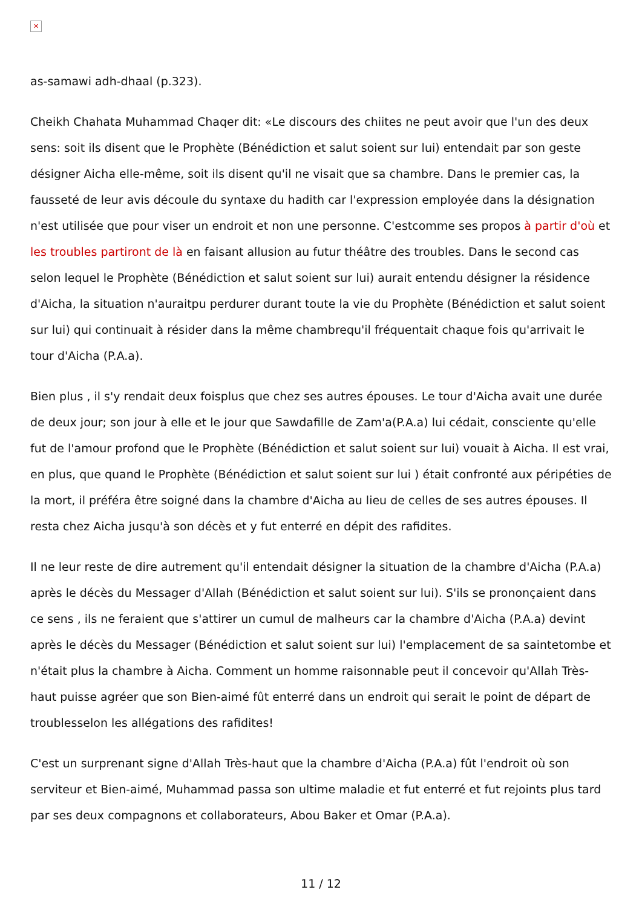✕
as-samawi adh-dhaal (p.323).
Cheikh Chahata Muhammad Chaqer dit: «Le discours des chiites ne peut avoir que l'un des deux sens: soit ils disent que le Prophète (Bénédiction et salut soient sur lui) entendait par son geste désigner Aicha elle-même, soit ils disent qu'il ne visait que sa chambre. Dans le premier cas, la fausseté de leur avis découle du syntaxe du hadith car l'expression employée dans la désignation n'est utilisée que pour viser un endroit et non une personne. C'estcomme ses propos à partir d'où et les troubles partiront de là en faisant allusion au futur théâtre des troubles. Dans le second cas selon lequel le Prophète (Bénédiction et salut soient sur lui) aurait entendu désigner la résidence d'Aicha, la situation n'auraitpu perdurer durant toute la vie du Prophète (Bénédiction et salut soient sur lui) qui continuait à résider dans la même chambrequ'il fréquentait chaque fois qu'arrivait le tour d'Aicha (P.A.a).
Bien plus , il s'y rendait deux foisplus que chez ses autres épouses. Le tour d'Aicha avait une durée de deux jour; son jour à elle et le jour que Sawdafille de Zam'a(P.A.a) lui cédait, consciente qu'elle fut de l'amour profond que le Prophète (Bénédiction et salut soient sur lui) vouait à Aicha. Il est vrai, en plus, que quand le Prophète (Bénédiction et salut soient sur lui ) était confronté aux péripéties de la mort, il préféra être soigné dans la chambre d'Aicha au lieu de celles de ses autres épouses. Il resta chez Aicha jusqu'à son décès et y fut enterré en dépit des rafidites.
Il ne leur reste de dire autrement qu'il entendait désigner la situation de la chambre d'Aicha (P.A.a) après le décès du Messager d'Allah (Bénédiction et salut soient sur lui). S'ils se prononçaient dans ce sens , ils ne feraient que s'attirer un cumul de malheurs car la chambre d'Aicha (P.A.a) devint après le décès du Messager (Bénédiction et salut soient sur lui) l'emplacement de sa saintetombe et n'était plus la chambre à Aicha. Comment un homme raisonnable peut il concevoir qu'Allah Très-haut puisse agréer que son Bien-aimé fût enterré dans un endroit qui serait le point de départ de troublesselon les allégations des rafidites!
C'est un surprenant signe d'Allah Très-haut que la chambre d'Aicha (P.A.a) fût l'endroit où son serviteur et Bien-aimé, Muhammad passa son ultime maladie et fut enterré et fut rejoints plus tard par ses deux compagnons et collaborateurs, Abou Baker et Omar (P.A.a).
11 / 12